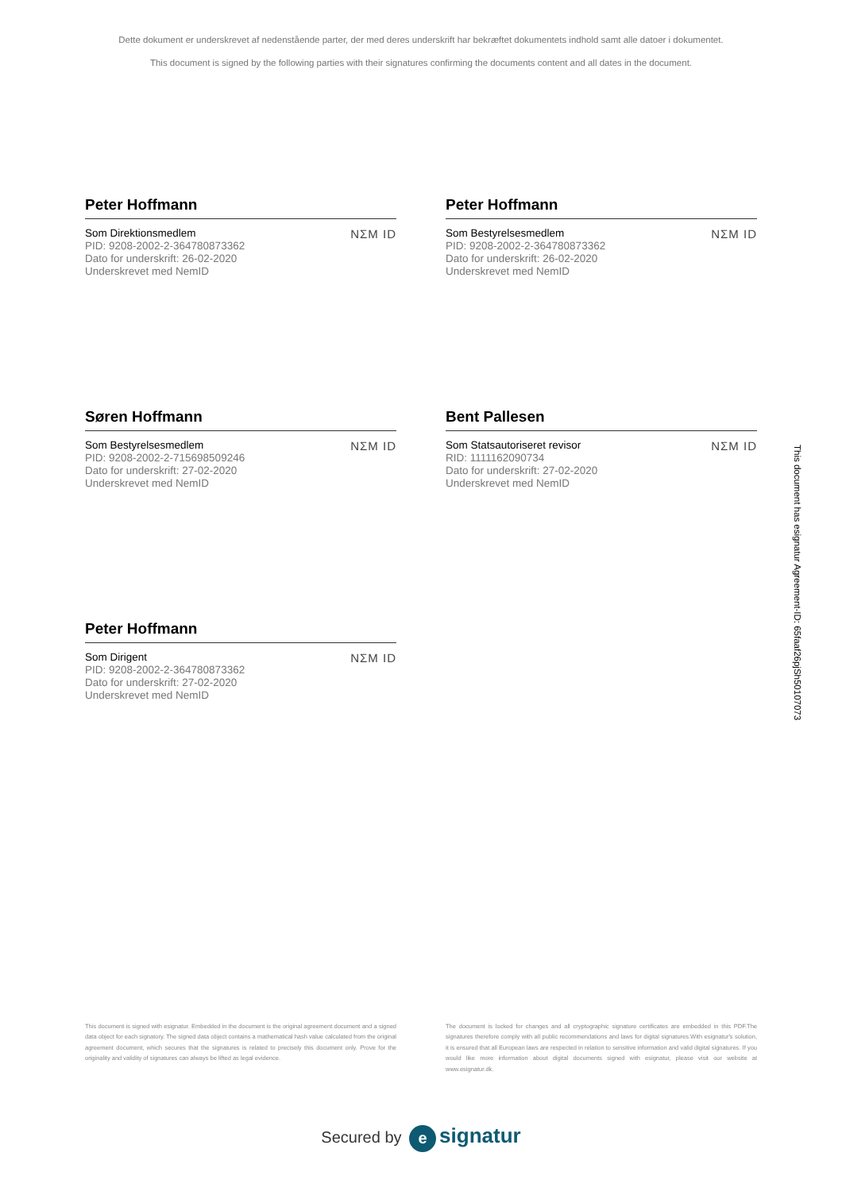Dette dokument er underskrevet af nedenstående parter, der med deres underskrift har bekræftet dokumentets indhold samt alle datoer i dokumentet.
This document is signed by the following parties with their signatures confirming the documents content and all dates in the document.
Peter Hoffmann
Som Direktionsmedlem
PID: 9208-2002-2-364780873362
Dato for underskrift: 26-02-2020
Underskrevet med NemID
NΣM ID
Peter Hoffmann
Som Bestyrelsesmedlem
PID: 9208-2002-2-364780873362
Dato for underskrift: 26-02-2020
Underskrevet med NemID
NΣM ID
Søren Hoffmann
Som Bestyrelsesmedlem
PID: 9208-2002-2-715698509246
Dato for underskrift: 27-02-2020
Underskrevet med NemID
NΣM ID
Bent Pallesen
Som Statsautoriseret revisor
RID: 1111162090734
Dato for underskrift: 27-02-2020
Underskrevet med NemID
NΣM ID
Peter Hoffmann
Som Dirigent
PID: 9208-2002-2-364780873362
Dato for underskrift: 27-02-2020
Underskrevet med NemID
NΣM ID
This document is signed with esignatur. Embedded in the document is the original agreement document and a signed data object for each signatory. The signed data object contains a mathematical hash value calculated from the original agreement document, which secures that the signatures is related to precisely this document only. Prove for the originality and validity of signatures can always be lifted as legal evidence.
The document is locked for changes and all cryptographic signature certificates are embedded in this PDF.The signatures therefore comply with all public recommendations and laws for digital signatures.With esignatur's solution, it is ensured that all European laws are respected in relation to sensitive information and valid digital signatures. If you would like more information about digital documents signed with esignatur, please visit our website at www.esignatur.dk.
Secured by e signatur
This document has esignatur Agreement-ID: 65faaf26pjSh50107073